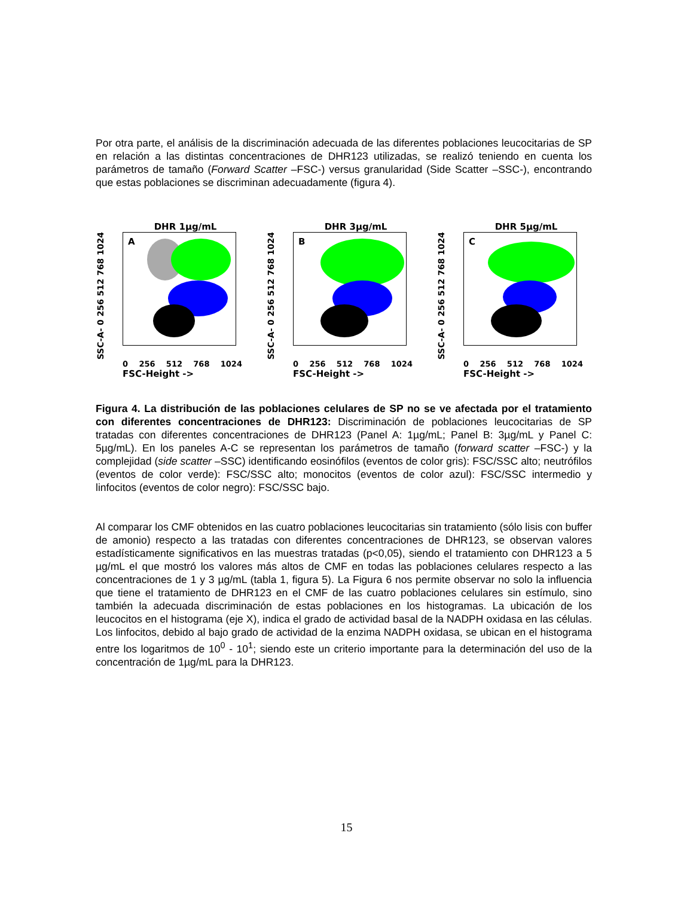Por otra parte, el análisis de la discriminación adecuada de las diferentes poblaciones leucocitarias de SP en relación a las distintas concentraciones de DHR123 utilizadas, se realizó teniendo en cuenta los parámetros de tamaño (Forward Scatter –FSC-) versus granularidad (Side Scatter –SSC-), encontrando que estas poblaciones se discriminan adecuadamente (figura 4).
DHR 1µg/mL
SSC-A- 0 256 512 768 1024
A
0 256 512 768 1024
FSC-Height ->
DHR 3µg/mL
SSC-A- 0 256 512 768 1024
B
0 256 512 768 1024
FSC-Height ->
DHR 5µg/mL
SSC-A- 0 256 512 768 1024
C
0 256 512 768 1024
FSC-Height ->
Figura 4. La distribución de las poblaciones celulares de SP no se ve afectada por el tratamiento con diferentes concentraciones de DHR123: Discriminación de poblaciones leucocitarias de SP tratadas con diferentes concentraciones de DHR123 (Panel A: 1µg/mL; Panel B: 3µg/mL y Panel C: 5µg/mL). En los paneles A-C se representan los parámetros de tamaño (forward scatter –FSC-) y la complejidad (side scatter –SSC) identificando eosinófilos (eventos de color gris): FSC/SSC alto; neutrófilos (eventos de color verde): FSC/SSC alto; monocitos (eventos de color azul): FSC/SSC intermedio y linfocitos (eventos de color negro): FSC/SSC bajo.
Al comparar los CMF obtenidos en las cuatro poblaciones leucocitarias sin tratamiento (sólo lisis con buffer de amonio) respecto a las tratadas con diferentes concentraciones de DHR123, se observan valores estadísticamente significativos en las muestras tratadas (p<0,05), siendo el tratamiento con DHR123 a 5 µg/mL el que mostró los valores más altos de CMF en todas las poblaciones celulares respecto a las concentraciones de 1 y 3 µg/mL (tabla 1, figura 5). La Figura 6 nos permite observar no solo la influencia que tiene el tratamiento de DHR123 en el CMF de las cuatro poblaciones celulares sin estímulo, sino también la adecuada discriminación de estas poblaciones en los histogramas. La ubicación de los leucocitos en el histograma (eje X), indica el grado de actividad basal de la NADPH oxidasa en las células. Los linfocitos, debido al bajo grado de actividad de la enzima NADPH oxidasa, se ubican en el histograma entre los logaritmos de 10<sup>0</sup> - 10<sup>1</sup>; siendo este un criterio importante para la determinación del uso de la concentración de 1µg/mL para la DHR123.
15